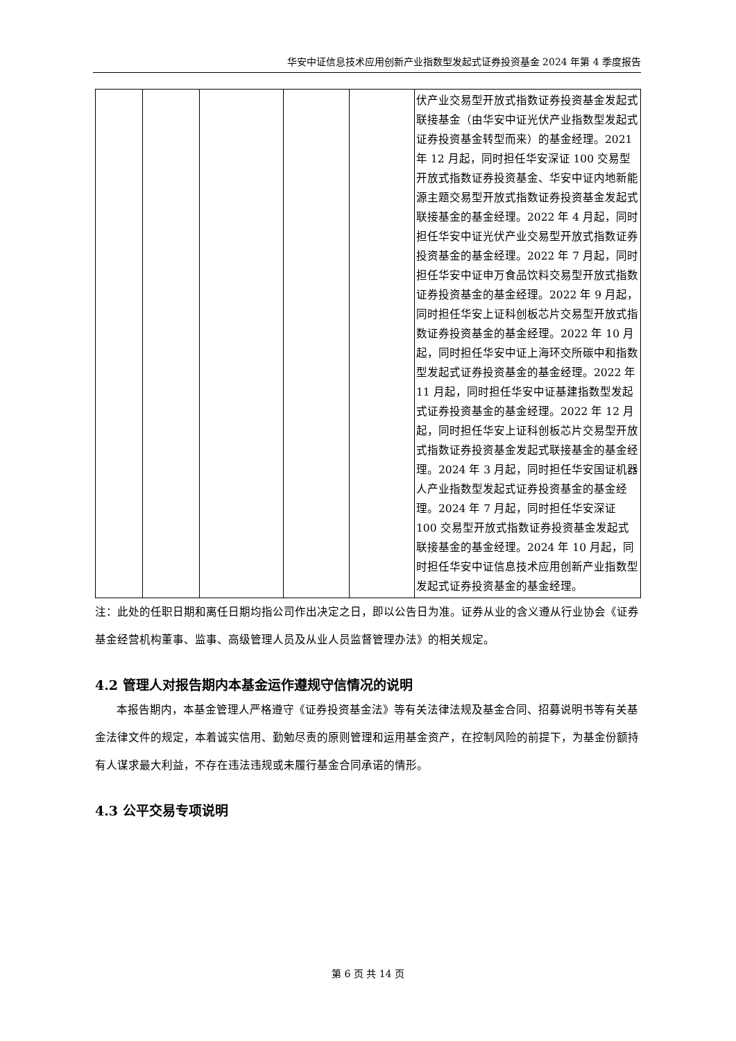华安中证信息技术应用创新产业指数型发起式证券投资基金 2024 年第 4 季度报告
| | | | | | 伏产业交易型开放式指数证券投资基金发起式联接基金（由华安中证光伏产业指数型发起式证券投资基金转型而来）的基金经理。2021 年 12 月起，同时担任华安深证 100 交易型开放式指数证券投资基金、华安中证内地新能源主题交易型开放式指数证券投资基金发起式联接基金的基金经理。2022 年 4 月起，同时担任华安中证光伏产业交易型开放式指数证券投资基金的基金经理。2022 年 7 月起，同时担任华安中证申万食品饮料交易型开放式指数证券投资基金的基金经理。2022 年 9 月起，同时担任华安上证科创板芯片交易型开放式指数证券投资基金的基金经理。2022 年 10 月起，同时担任华安中证上海环交所碳中和指数型发起式证券投资基金的基金经理。2022 年 11 月起，同时担任华安中证基建指数型发起式证券投资基金的基金经理。2022 年 12 月起，同时担任华安上证科创板芯片交易型开放式指数证券投资基金发起式联接基金的基金经理。2024 年 3 月起，同时担任华安国证机器人产业指数型发起式证券投资基金的基金经理。2024 年 7 月起，同时担任华安深证 100 交易型开放式指数证券投资基金发起式联接基金的基金经理。2024 年 10 月起，同时担任华安中证信息技术应用创新产业指数型发起式证券投资基金的基金经理。 |
注：此处的任职日期和离任日期均指公司作出决定之日，即以公告日为准。证券从业的含义遵从行业协会《证券基金经营机构董事、监事、高级管理人员及从业人员监督管理办法》的相关规定。
4.2 管理人对报告期内本基金运作遵规守信情况的说明
本报告期内，本基金管理人严格遵守《证券投资基金法》等有关法律法规及基金合同、招募说明书等有关基金法律文件的规定，本着诚实信用、勤勉尽责的原则管理和运用基金资产，在控制风险的前提下，为基金份额持有人谋求最大利益，不存在违法违规或未履行基金合同承诺的情形。
4.3 公平交易专项说明
第 6 页 共 14 页